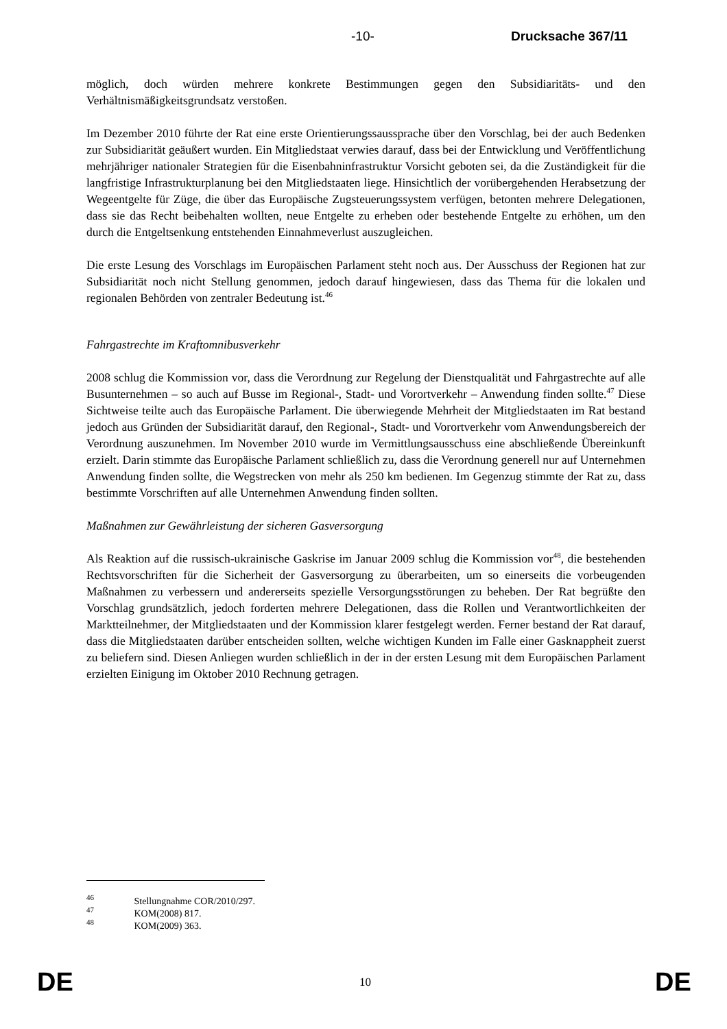-10- Drucksache 367/11
möglich, doch würden mehrere konkrete Bestimmungen gegen den Subsidiaritäts- und den Verhältnismäßigkeitsgrundsatz verstoßen.
Im Dezember 2010 führte der Rat eine erste Orientierungssaussprache über den Vorschlag, bei der auch Bedenken zur Subsidiarität geäußert wurden. Ein Mitgliedstaat verwies darauf, dass bei der Entwicklung und Veröffentlichung mehrjähriger nationaler Strategien für die Eisenbahninfrastruktur Vorsicht geboten sei, da die Zuständigkeit für die langfristige Infrastrukturplanung bei den Mitgliedstaaten liege. Hinsichtlich der vorübergehenden Herabsetzung der Wegeentgelte für Züge, die über das Europäische Zugsteuerungssystem verfügen, betonten mehrere Delegationen, dass sie das Recht beibehalten wollten, neue Entgelte zu erheben oder bestehende Entgelte zu erhöhen, um den durch die Entgeltsenkung entstehenden Einnahmeverlust auszugleichen.
Die erste Lesung des Vorschlags im Europäischen Parlament steht noch aus. Der Ausschuss der Regionen hat zur Subsidiarität noch nicht Stellung genommen, jedoch darauf hingewiesen, dass das Thema für die lokalen und regionalen Behörden von zentraler Bedeutung ist.<sup>46</sup>
Fahrgastrechte im Kraftomnibusverkehr
2008 schlug die Kommission vor, dass die Verordnung zur Regelung der Dienstqualität und Fahrgastrechte auf alle Busunternehmen – so auch auf Busse im Regional-, Stadt- und Vorortverkehr – Anwendung finden sollte.<sup>47</sup> Diese Sichtweise teilte auch das Europäische Parlament. Die überwiegende Mehrheit der Mitgliedstaaten im Rat bestand jedoch aus Gründen der Subsidiarität darauf, den Regional-, Stadt- und Vorortverkehr vom Anwendungsbereich der Verordnung auszunehmen. Im November 2010 wurde im Vermittlungsausschuss eine abschließende Übereinkunft erzielt. Darin stimmte das Europäische Parlament schließlich zu, dass die Verordnung generell nur auf Unternehmen Anwendung finden sollte, die Wegstrecken von mehr als 250 km bedienen. Im Gegenzug stimmte der Rat zu, dass bestimmte Vorschriften auf alle Unternehmen Anwendung finden sollten.
Maßnahmen zur Gewährleistung der sicheren Gasversorgung
Als Reaktion auf die russisch-ukrainische Gaskrise im Januar 2009 schlug die Kommission vor<sup>48</sup>, die bestehenden Rechtsvorschriften für die Sicherheit der Gasversorgung zu überarbeiten, um so einerseits die vorbeugenden Maßnahmen zu verbessern und andererseits spezielle Versorgungsstörungen zu beheben. Der Rat begrüßte den Vorschlag grundsätzlich, jedoch forderten mehrere Delegationen, dass die Rollen und Verantwortlichkeiten der Marktteilnehmer, der Mitgliedstaaten und der Kommission klarer festgelegt werden. Ferner bestand der Rat darauf, dass die Mitgliedstaaten darüber entscheiden sollten, welche wichtigen Kunden im Falle einer Gasknappheit zuerst zu beliefern sind. Diesen Anliegen wurden schließlich in der in der ersten Lesung mit dem Europäischen Parlament erzielten Einigung im Oktober 2010 Rechnung getragen.
<sup>46</sup> Stellungnahme COR/2010/297.
<sup>47</sup> KOM(2008) 817.
<sup>48</sup> KOM(2009) 363.
DE 10 DE